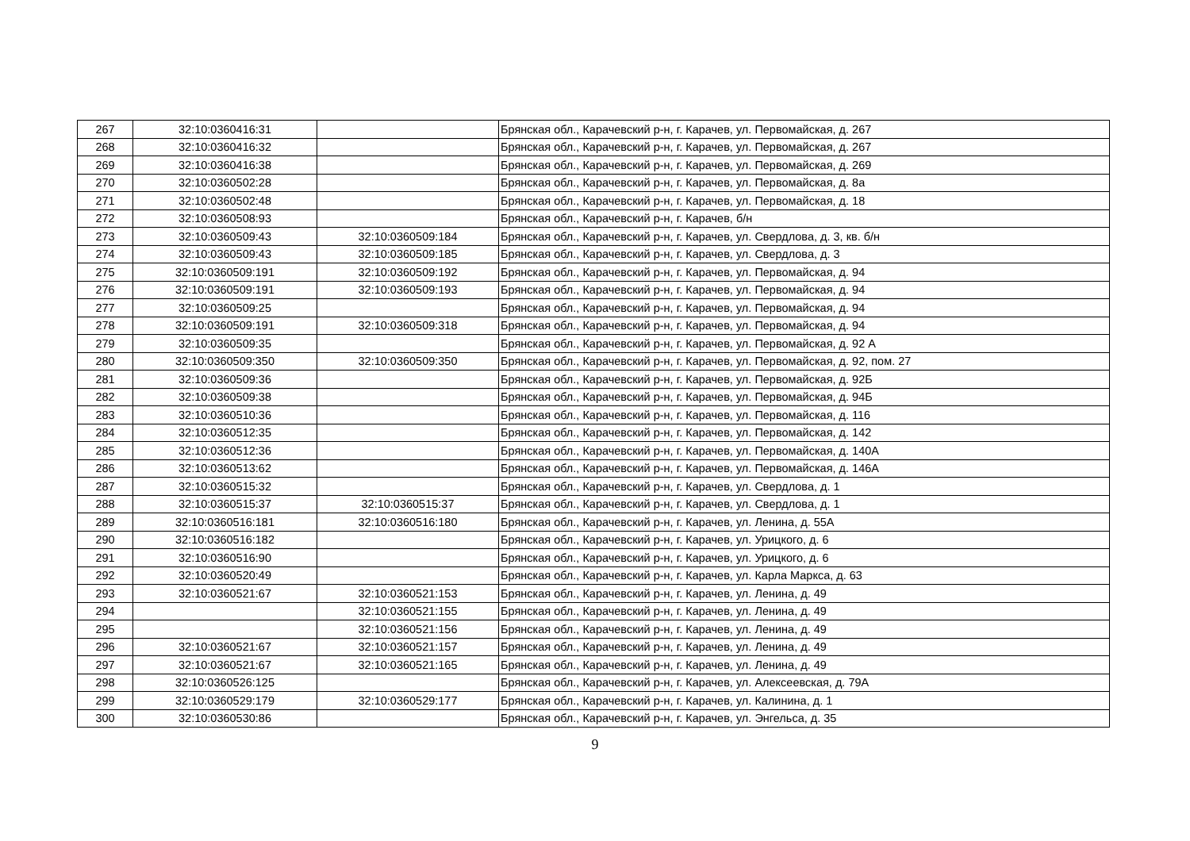| 267 | 32:10:0360416:31 | | Брянская обл., Карачевский р-н, г. Карачев, ул. Первомайская, д. 267 |
| 268 | 32:10:0360416:32 | | Брянская обл., Карачевский р-н, г. Карачев, ул. Первомайская, д. 267 |
| 269 | 32:10:0360416:38 | | Брянская обл., Карачевский р-н, г. Карачев, ул. Первомайская, д. 269 |
| 270 | 32:10:0360502:28 | | Брянская обл., Карачевский р-н, г. Карачев, ул. Первомайская, д. 8а |
| 271 | 32:10:0360502:48 | | Брянская обл., Карачевский р-н, г. Карачев, ул. Первомайская, д. 18 |
| 272 | 32:10:0360508:93 | | Брянская обл., Карачевский р-н, г. Карачев, б/н |
| 273 | 32:10:0360509:43 | 32:10:0360509:184 | Брянская обл., Карачевский р-н, г. Карачев, ул. Свердлова, д. 3, кв. б/н |
| 274 | 32:10:0360509:43 | 32:10:0360509:185 | Брянская обл., Карачевский р-н, г. Карачев, ул. Свердлова, д. 3 |
| 275 | 32:10:0360509:191 | 32:10:0360509:192 | Брянская обл., Карачевский р-н, г. Карачев, ул. Первомайская, д. 94 |
| 276 | 32:10:0360509:191 | 32:10:0360509:193 | Брянская обл., Карачевский р-н, г. Карачев, ул. Первомайская, д. 94 |
| 277 | 32:10:0360509:25 | | Брянская обл., Карачевский р-н, г. Карачев, ул. Первомайская, д. 94 |
| 278 | 32:10:0360509:191 | 32:10:0360509:318 | Брянская обл., Карачевский р-н, г. Карачев, ул. Первомайская, д. 94 |
| 279 | 32:10:0360509:35 | | Брянская обл., Карачевский р-н, г. Карачев, ул. Первомайская, д. 92 А |
| 280 | 32:10:0360509:350 | 32:10:0360509:350 | Брянская обл., Карачевский р-н, г. Карачев, ул. Первомайская, д. 92, пом. 27 |
| 281 | 32:10:0360509:36 | | Брянская обл., Карачевский р-н, г. Карачев, ул. Первомайская, д. 92Б |
| 282 | 32:10:0360509:38 | | Брянская обл., Карачевский р-н, г. Карачев, ул. Первомайская, д. 94Б |
| 283 | 32:10:0360510:36 | | Брянская обл., Карачевский р-н, г. Карачев, ул. Первомайская, д. 116 |
| 284 | 32:10:0360512:35 | | Брянская обл., Карачевский р-н, г. Карачев, ул. Первомайская, д. 142 |
| 285 | 32:10:0360512:36 | | Брянская обл., Карачевский р-н, г. Карачев, ул. Первомайская, д. 140А |
| 286 | 32:10:0360513:62 | | Брянская обл., Карачевский р-н, г. Карачев, ул. Первомайская, д. 146А |
| 287 | 32:10:0360515:32 | | Брянская обл., Карачевский р-н, г. Карачев, ул. Свердлова, д. 1 |
| 288 | 32:10:0360515:37 | 32:10:0360515:37 | Брянская обл., Карачевский р-н, г. Карачев, ул. Свердлова, д. 1 |
| 289 | 32:10:0360516:181 | 32:10:0360516:180 | Брянская обл., Карачевский р-н, г. Карачев, ул. Ленина, д. 55А |
| 290 | 32:10:0360516:182 | | Брянская обл., Карачевский р-н, г. Карачев, ул. Урицкого, д. 6 |
| 291 | 32:10:0360516:90 | | Брянская обл., Карачевский р-н, г. Карачев, ул. Урицкого, д. 6 |
| 292 | 32:10:0360520:49 | | Брянская обл., Карачевский р-н, г. Карачев, ул. Карла Маркса, д. 63 |
| 293 | 32:10:0360521:67 | 32:10:0360521:153 | Брянская обл., Карачевский р-н, г. Карачев, ул. Ленина, д. 49 |
| 294 | | 32:10:0360521:155 | Брянская обл., Карачевский р-н, г. Карачев, ул. Ленина, д. 49 |
| 295 | | 32:10:0360521:156 | Брянская обл., Карачевский р-н, г. Карачев, ул. Ленина, д. 49 |
| 296 | 32:10:0360521:67 | 32:10:0360521:157 | Брянская обл., Карачевский р-н, г. Карачев, ул. Ленина, д. 49 |
| 297 | 32:10:0360521:67 | 32:10:0360521:165 | Брянская обл., Карачевский р-н, г. Карачев, ул. Ленина, д. 49 |
| 298 | 32:10:0360526:125 | | Брянская обл., Карачевский р-н, г. Карачев, ул. Алексеевская, д. 79А |
| 299 | 32:10:0360529:179 | 32:10:0360529:177 | Брянская обл., Карачевский р-н, г. Карачев, ул. Калинина, д. 1 |
| 300 | 32:10:0360530:86 | | Брянская обл., Карачевский р-н, г. Карачев, ул. Энгельса, д. 35 |
9